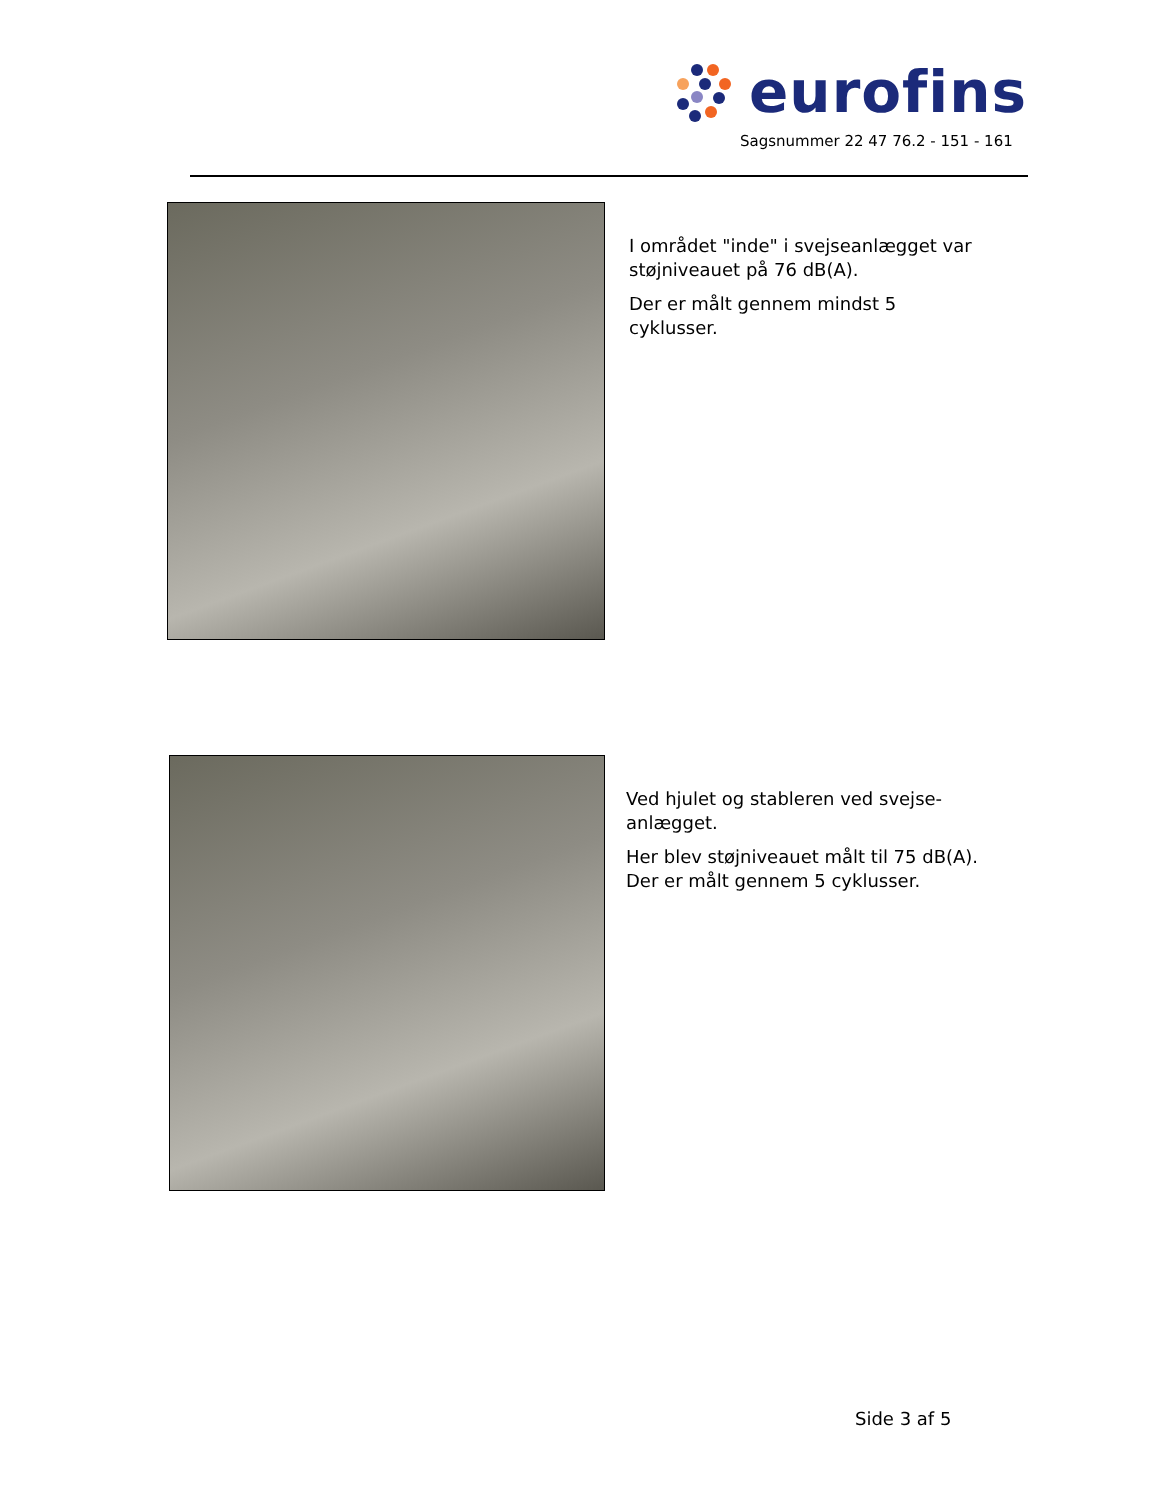eurofins
Sagsnummer 22 47 76.2 - 151 - 161
I området "inde" i svejseanlægget var støjniveauet på 76 dB(A).
Der er målt gennem mindst 5 cyklusser.
Ved hjulet og stableren ved svejse-anlægget.
Her blev støjniveauet målt til 75 dB(A). Der er målt gennem 5 cyklusser.
Side 3 af 5